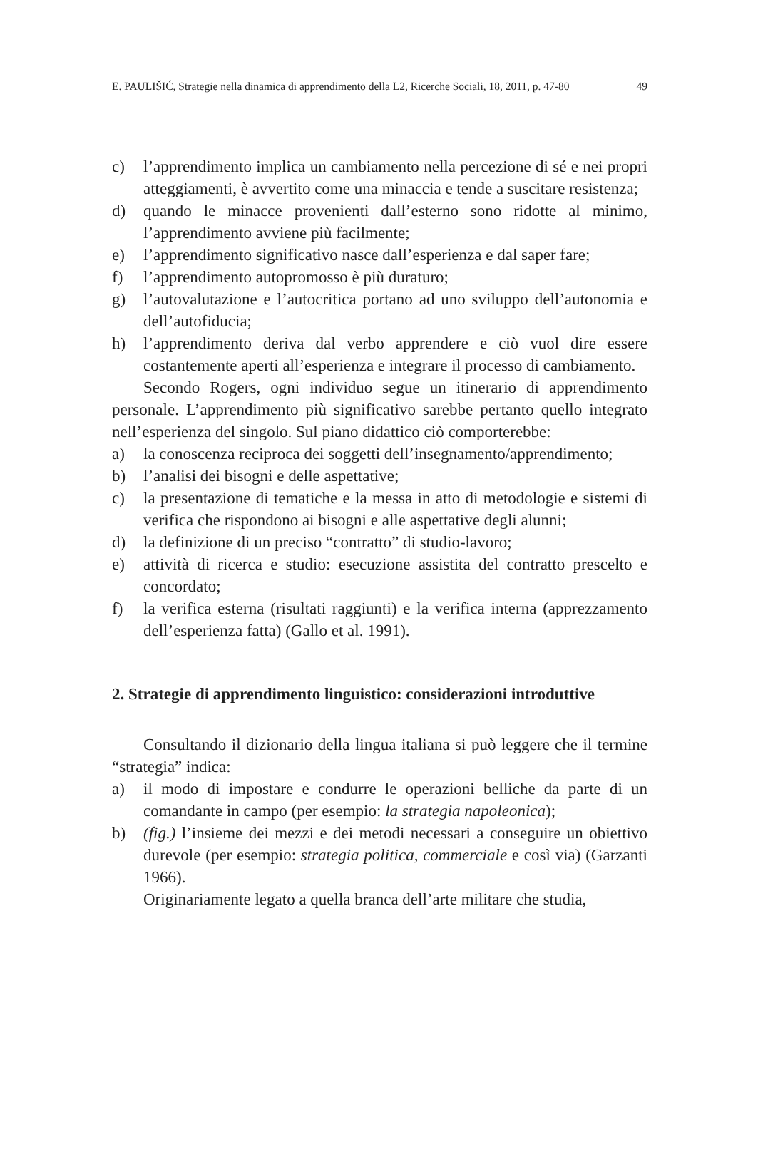E. PAULIŠIĆ, Strategie nella dinamica di apprendimento della L2, Ricerche Sociali, 18, 2011, p. 47-80 49
c) l’apprendimento implica un cambiamento nella percezione di sé e nei propri atteggiamenti, è avvertito come una minaccia e tende a suscitare resistenza;
d) quando le minacce provenienti dall’esterno sono ridotte al minimo, l’apprendimento avviene più facilmente;
e) l’apprendimento significativo nasce dall’esperienza e dal saper fare;
f) l’apprendimento autopromosso è più duraturo;
g) l’autovalutazione e l’autocritica portano ad uno sviluppo dell’autonomia e dell’autofiducia;
h) l’apprendimento deriva dal verbo apprendere e ciò vuol dire essere costantemente aperti all’esperienza e integrare il processo di cambiamento.
Secondo Rogers, ogni individuo segue un itinerario di apprendimento personale. L’apprendimento più significativo sarebbe pertanto quello integrato nell’esperienza del singolo. Sul piano didattico ciò comporterebbe:
a) la conoscenza reciproca dei soggetti dell’insegnamento/apprendimento;
b) l’analisi dei bisogni e delle aspettative;
c) la presentazione di tematiche e la messa in atto di metodologie e sistemi di verifica che rispondono ai bisogni e alle aspettative degli alunni;
d) la definizione di un preciso “contratto” di studio-lavoro;
e) attività di ricerca e studio: esecuzione assistita del contratto prescelto e concordato;
f) la verifica esterna (risultati raggiunti) e la verifica interna (apprezzamento dell’esperienza fatta) (Gallo et al. 1991).
2. Strategie di apprendimento linguistico: considerazioni introduttive
Consultando il dizionario della lingua italiana si può leggere che il termine “strategia” indica:
a) il modo di impostare e condurre le operazioni belliche da parte di un comandante in campo (per esempio: la strategia napoleonica);
b) (fig.) l’insieme dei mezzi e dei metodi necessari a conseguire un obiettivo durevole (per esempio: strategia politica, commerciale e così via) (Garzanti 1966).
Originariamente legato a quella branca dell’arte militare che studia,